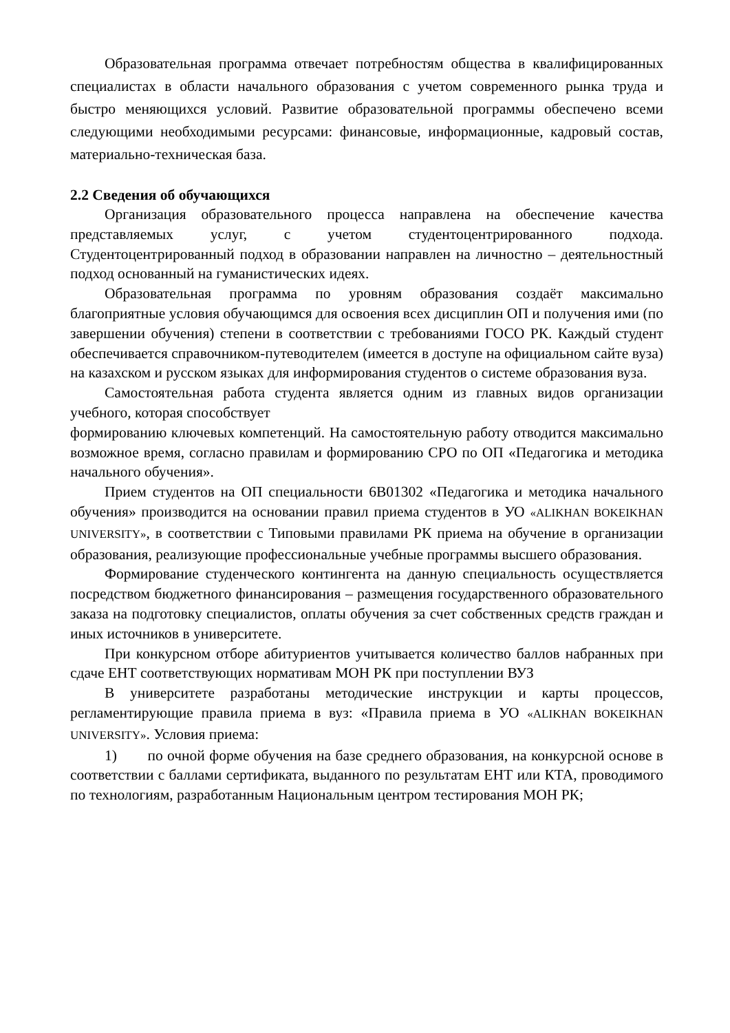Образовательная программа отвечает потребностям общества в квалифицированных специалистах в области начального образования с учетом современного рынка труда и быстро меняющихся условий. Развитие образовательной программы обеспечено всеми следующими необходимыми ресурсами: финансовые, информационные, кадровый состав, материально-техническая база.
2.2 Сведения об обучающихся
Организация образовательного процесса направлена на обеспечение качества представляемых услуг, с учетом студентоцентрированного подхода. Студентоцентрированный подход в образовании направлен на личностно – деятельностный подход основанный на гуманистических идеях.
Образовательная программа по уровням образования создаёт максимально благоприятные условия обучающимся для освоения всех дисциплин ОП и получения ими (по завершении обучения) степени в соответствии с требованиями ГОСО РК. Каждый студент обеспечивается справочником-путеводителем (имеется в доступе на официальном сайте вуза) на казахском и русском языках для информирования студентов о системе образования вуза.
Самостоятельная работа студента является одним из главных видов организации учебного, которая способствует
формированию ключевых компетенций. На самостоятельную работу отводится максимально возможное время, согласно правилам и формированию СРО по ОП «Педагогика и методика начального обучения».
Прием студентов на ОП специальности 6В01302 «Педагогика и методика начального обучения» производится на основании правил приема студентов в УО «ALIKHAN BOKEIKHAN UNIVERSITY», в соответствии с Типовыми правилами РК приема на обучение в организации образования, реализующие профессиональные учебные программы высшего образования.
Формирование студенческого контингента на данную специальность осуществляется посредством бюджетного финансирования – размещения государственного образовательного заказа на подготовку специалистов, оплаты обучения за счет собственных средств граждан и иных источников в университете.
При конкурсном отборе абитуриентов учитывается количество баллов набранных при сдаче ЕНТ соответствующих нормативам МОН РК при поступлении ВУЗ
В университете разработаны методические инструкции и карты процессов, регламентирующие правила приема в вуз: «Правила приема в УО «ALIKHAN BOKEIKHAN UNIVERSITY». Условия приема:
1) по очной форме обучения на базе среднего образования, на конкурсной основе в соответствии с баллами сертификата, выданного по результатам ЕНТ или КТА, проводимого по технологиям, разработанным Национальным центром тестирования МОН РК;